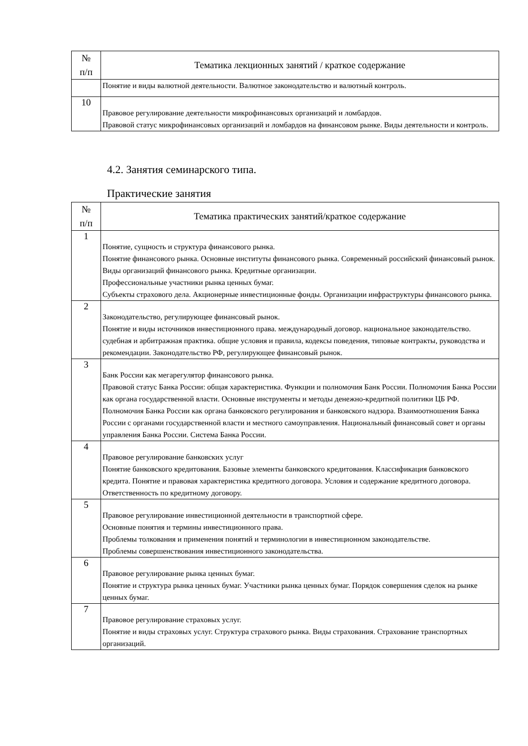| № п/п | Тематика лекционных занятий / краткое содержание |
| --- | --- |
| | Понятие и виды валютной деятельности. Валютное законодательство и валютный контроль. |
| 10 | Правовое регулирование деятельности микрофинансовых организаций и ломбардов. Правовой статус микрофинансовых организаций и ломбардов на финансовом рынке. Виды деятельности и контроль. |
4.2. Занятия семинарского типа.
Практические занятия
| № п/п | Тематика практических занятий/краткое содержание |
| --- | --- |
| 1 | Понятие, сущность и структура финансового рынка. Понятие финансового рынка. Основные институты финансового рынка. Современный российский финансовый рынок. Виды организаций финансового рынка. Кредитные организации. Профессиональные участники рынка ценных бумаг. Субъекты страхового дела. Акционерные инвестиционные фонды. Организации инфраструктуры финансового рынка. |
| 2 | Законодательство, регулирующее финансовый рынок. Понятие и виды источников инвестиционного права. международный договор. национальное законодательство. судебная и арбитражная практика. общие условия и правила, кодексы поведения, типовые контракты, руководства и рекомендации. Законодательство РФ, регулирующее финансовый рынок. |
| 3 | Банк России как мегарегулятор финансового рынка. Правовой статус Банка России: общая характеристика. Функции и полномочия Банк России. Полномочия Банка России как органа государственной власти. Основные инструменты и методы денежно-кредитной политики ЦБ РФ. Полномочия Банка России как органа банковского регулирования и банковского надзора. Взаимоотношения Банка России с органами государственной власти и местного самоуправления. Национальный финансовый совет и органы управления Банка России. Система Банка России. |
| 4 | Правовое регулирование банковских услуг Понятие банковского кредитования. Базовые элементы банковского кредитования. Классификация банковского кредита. Понятие и правовая характеристика кредитного договора. Условия и содержание кредитного договора. Ответственность по кредитному договору. |
| 5 | Правовое регулирование инвестиционной деятельности в транспортной сфере. Основные понятия и термины инвестиционного права. Проблемы толкования и применения понятий и терминологии в инвестиционном законодательстве. Проблемы совершенствования инвестиционного законодательства. |
| 6 | Правовое регулирование рынка ценных бумаг. Понятие и структура рынка ценных бумаг. Участники рынка ценных бумаг. Порядок совершения сделок на рынке ценных бумаг. |
| 7 | Правовое регулирование страховых услуг. Понятие и виды страховых услуг. Структура страхового рынка. Виды страхования. Страхование транспортных организаций. |